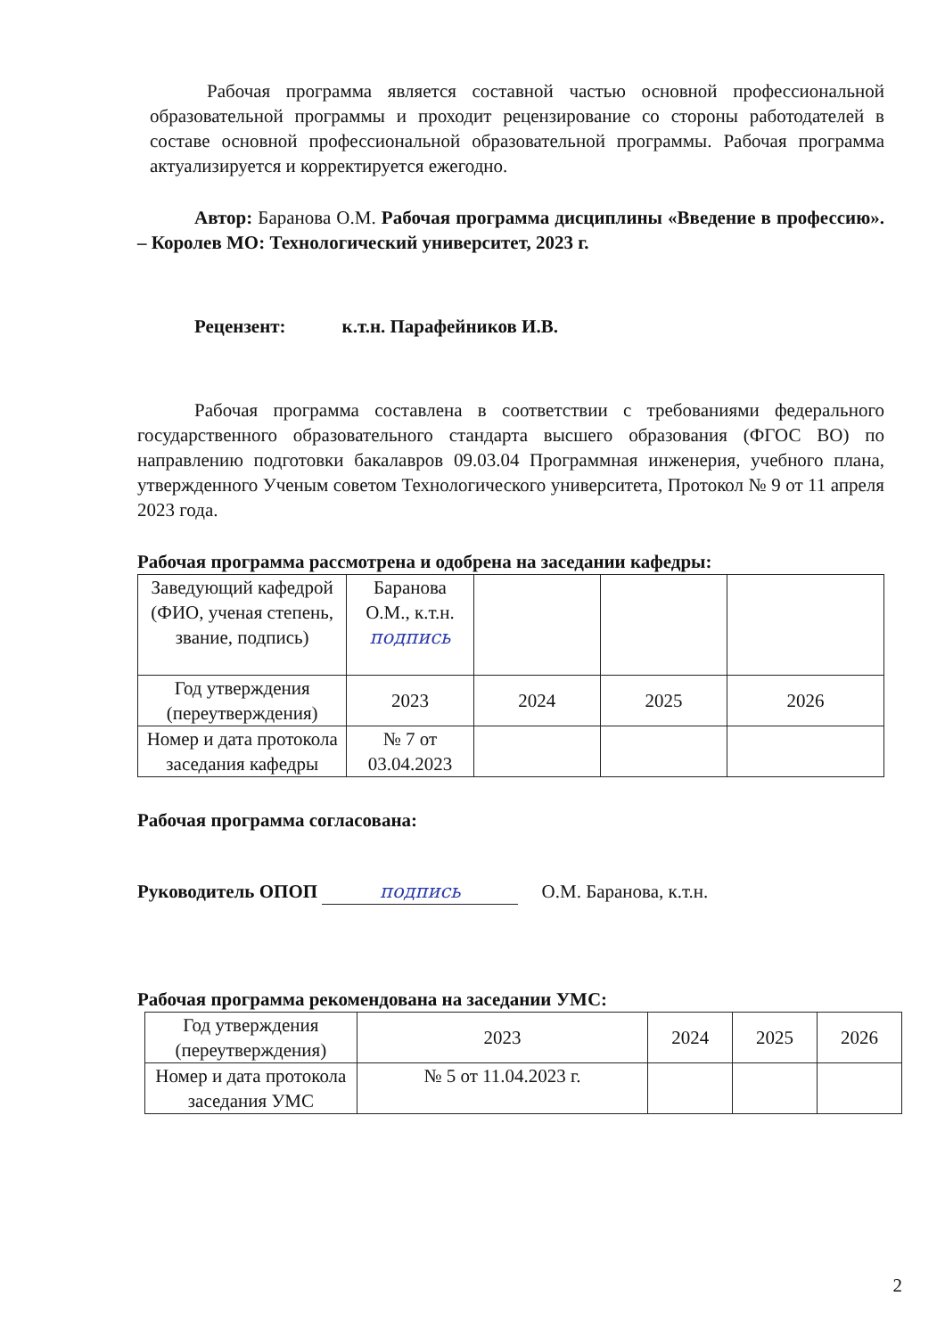Рабочая программа является составной частью основной профессиональной образовательной программы и проходит рецензирование со стороны работодателей в составе основной профессиональной образовательной программы. Рабочая программа актуализируется и корректируется ежегодно.
Автор: Баранова О.М. Рабочая программа дисциплины «Введение в профессию». – Королев МО: Технологический университет, 2023 г.
Рецензент: к.т.н. Парафейников И.В.
Рабочая программа составлена в соответствии с требованиями федерального государственного образовательного стандарта высшего образования (ФГОС ВО) по направлению подготовки бакалавров 09.03.04 Программная инженерия, учебного плана, утвержденного Ученым советом Технологического университета, Протокол № 9 от 11 апреля 2023 года.
Рабочая программа рассмотрена и одобрена на заседании кафедры:
| Заведующий кафедрой (ФИО, ученая степень, звание, подпись) | Баранова О.М., к.т.н. подпись | | | |
| Год утверждения (переутверждения) | 2023 | 2024 | 2025 | 2026 |
| Номер и дата протокола заседания кафедры | № 7 от 03.04.2023 | | | |
Рабочая программа согласована:
Руководитель ОПОП подпись О.М. Баранова, к.т.н.
Рабочая программа рекомендована на заседании УМС:
| Год утверждения (переутверждения) | 2023 | 2024 | 2025 | 2026 |
| Номер и дата протокола заседания УМС | № 5 от 11.04.2023 г. | | | |
2